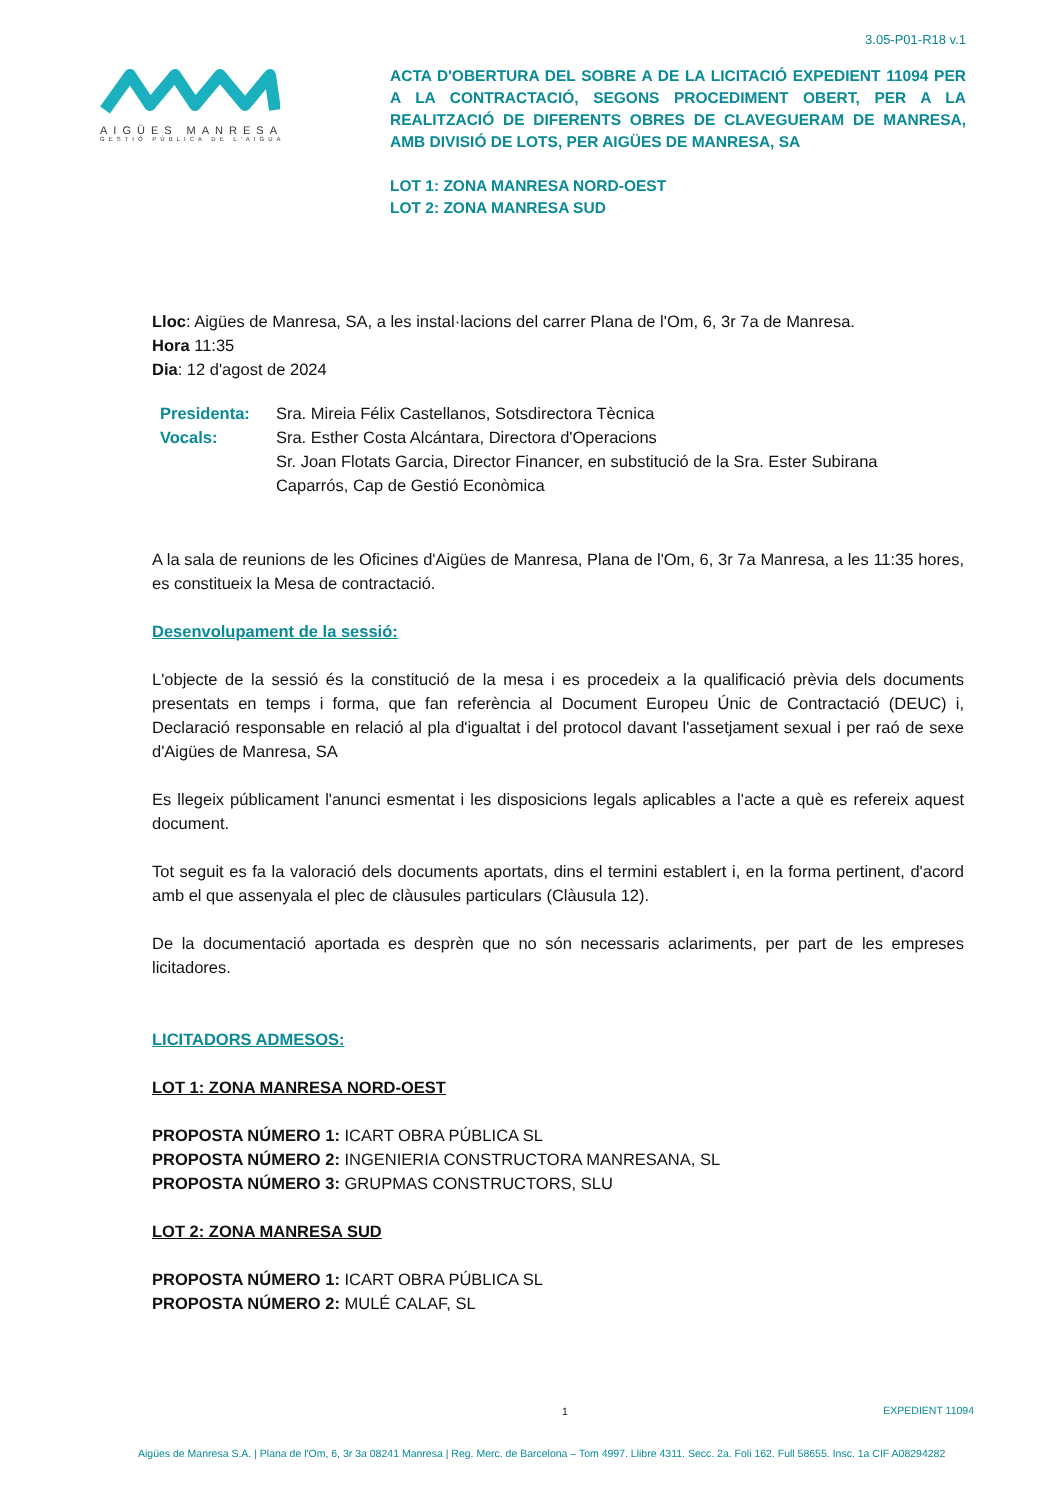3.05-P01-R18 v.1
AIGÜES MANRESA
GESTIÓ PÚBLICA DE L'AIGUA
ACTA D'OBERTURA DEL SOBRE A DE LA LICITACIÓ EXPEDIENT 11094 PER A LA CONTRACTACIÓ, SEGONS PROCEDIMENT OBERT, PER A LA REALITZACIÓ DE DIFERENTS OBRES DE CLAVEGUERAM DE MANRESA, AMB DIVISIÓ DE LOTS, PER AIGÜES DE MANRESA, SA
LOT 1: ZONA MANRESA NORD-OEST
LOT 2: ZONA MANRESA SUD
Lloc: Aigües de Manresa, SA, a les instal·lacions del carrer Plana de l'Om, 6, 3r 7a de Manresa.
Hora 11:35
Dia: 12 d'agost de 2024
| Presidenta: | Sra. Mireia Félix Castellanos, Sotsdirectora Tècnica |
| Vocals: | Sra. Esther Costa Alcántara, Directora d'Operacions Sr. Joan Flotats Garcia, Director Financer, en substitució de la Sra. Ester Subirana Caparrós, Cap de Gestió Econòmica |
A la sala de reunions de les Oficines d'Aigües de Manresa, Plana de l'Om, 6, 3r 7a Manresa, a les 11:35 hores, es constitueix la Mesa de contractació.
Desenvolupament de la sessió:
L'objecte de la sessió és la constitució de la mesa i es procedeix a la qualificació prèvia dels documents presentats en temps i forma, que fan referència al Document Europeu Únic de Contractació (DEUC) i, Declaració responsable en relació al pla d'igualtat i del protocol davant l'assetjament sexual i per raó de sexe d'Aigües de Manresa, SA
Es llegeix públicament l'anunci esmentat i les disposicions legals aplicables a l'acte a què es refereix aquest document.
Tot seguit es fa la valoració dels documents aportats, dins el termini establert i, en la forma pertinent, d'acord amb el que assenyala el plec de clàusules particulars (Clàusula 12).
De la documentació aportada es desprèn que no són necessaris aclariments, per part de les empreses licitadores.
LICITADORS ADMESOS:
LOT 1: ZONA MANRESA NORD-OEST
PROPOSTA NÚMERO 1: ICART OBRA PÚBLICA SL
PROPOSTA NÚMERO 2: INGENIERIA CONSTRUCTORA MANRESANA, SL
PROPOSTA NÚMERO 3: GRUPMAS CONSTRUCTORS, SLU
LOT 2: ZONA MANRESA SUD
PROPOSTA NÚMERO 1: ICART OBRA PÚBLICA SL
PROPOSTA NÚMERO 2: MULÉ CALAF, SL
1 EXPEDIENT 11094
Aigües de Manresa S.A. | Plana de l'Om, 6, 3r 3a 08241 Manresa | Reg. Merc. de Barcelona – Tom 4997. Llibre 4311. Secc. 2a. Foli 162. Full 58655. Insc. 1a CIF A08294282